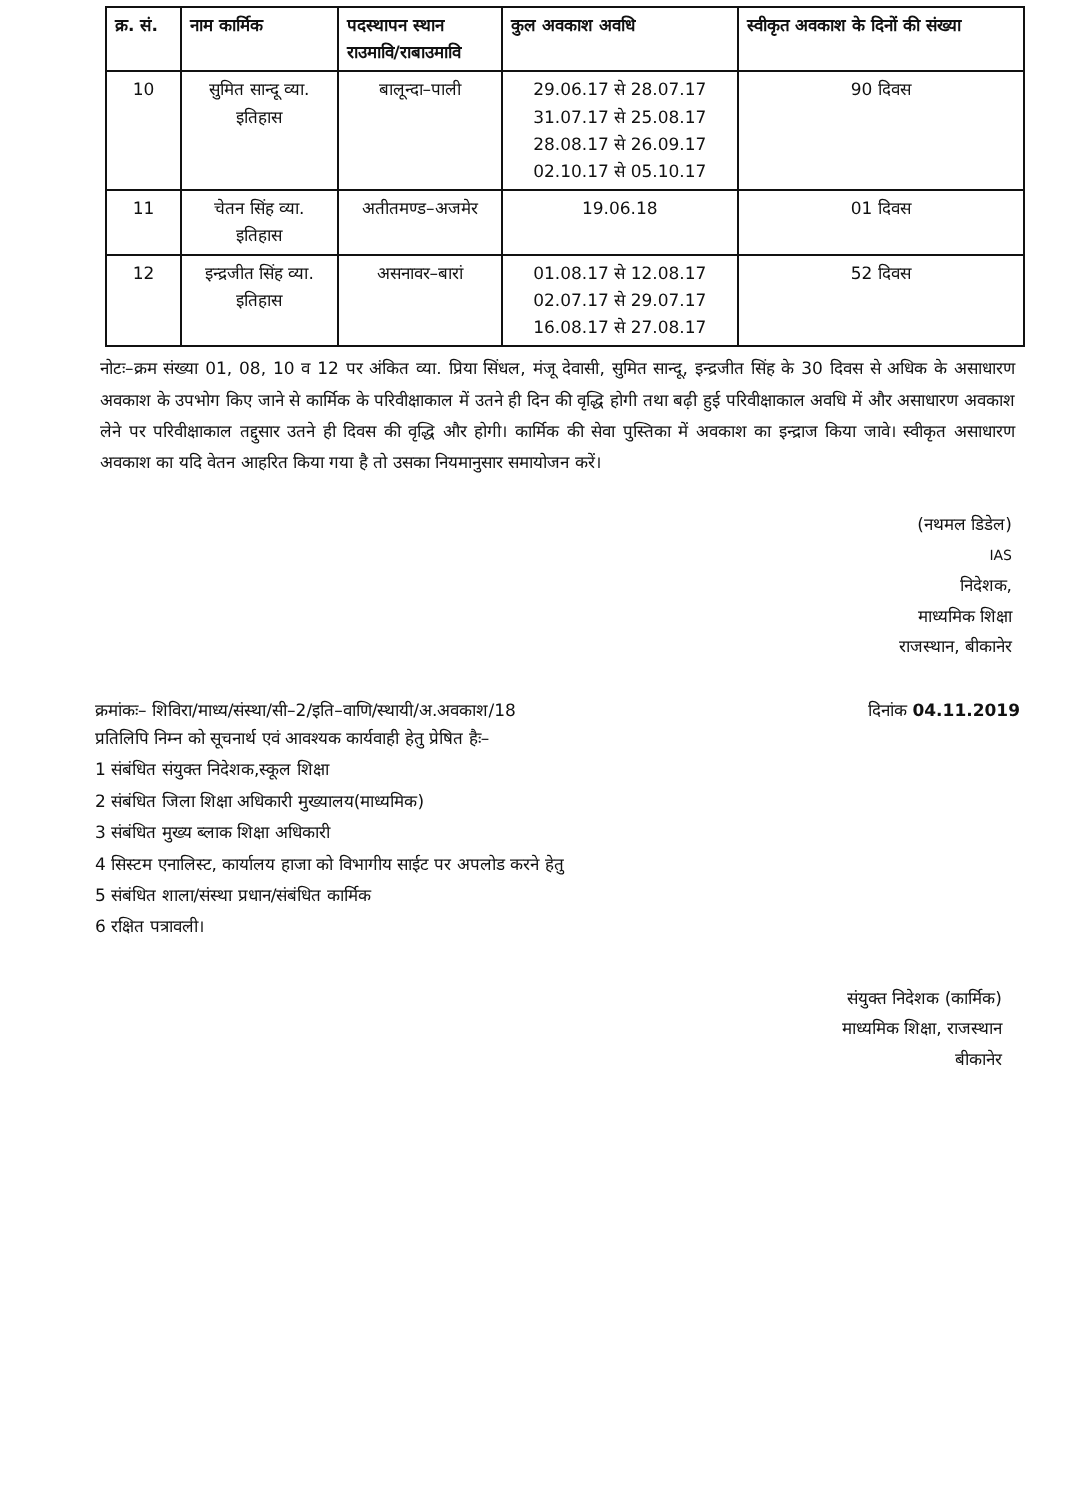| क्र. सं. | नाम कार्मिक | पदस्थापन स्थान राउमावि/राबाउमावि | कुल अवकाश अवधि | स्वीकृत अवकाश के दिनों की संख्या |
| --- | --- | --- | --- | --- |
| 10 | सुमित सान्दू व्या. इतिहास | बालून्दा–पाली | 29.06.17 से 28.07.17 31.07.17 से 25.08.17 28.08.17 से 26.09.17 02.10.17 से 05.10.17 | 90 दिवस |
| 11 | चेतन सिंह व्या. इतिहास | अतीतमण्ड–अजमेर | 19.06.18 | 01 दिवस |
| 12 | इन्द्रजीत सिंह व्या. इतिहास | असनावर–बारां | 01.08.17 से 12.08.17 02.07.17 से 29.07.17 16.08.17 से 27.08.17 | 52 दिवस |
नोटः–क्रम संख्या 01, 08, 10 व 12 पर अंकित व्या. प्रिया सिंधल, मंजू देवासी, सुमित सान्दू, इन्द्रजीत सिंह के 30 दिवस से अधिक के असाधारण अवकाश के उपभोग किए जाने से कार्मिक के परिवीक्षाकाल में उतने ही दिन की वृद्धि होगी तथा बढ़ी हुई परिवीक्षाकाल अवधि में और असाधारण अवकाश लेने पर परिवीक्षाकाल तद्दुसार उतने ही दिवस की वृद्धि और होगी। कार्मिक की सेवा पुस्तिका में अवकाश का इन्द्राज किया जावे। स्वीकृत असाधारण अवकाश का यदि वेतन आहरित किया गया है तो उसका नियमानुसार समायोजन करें।
(नथमल डिडेल)
IAS
निदेशक,
माध्यमिक शिक्षा
राजस्थान, बीकानेर
क्रमांकः– शिविरा/माध्य/संस्था/सी–2/इति–वाणि/स्थायी/अ.अवकाश/18 दिनांक 04.11.2019
प्रतिलिपि निम्न को सूचनार्थ एवं आवश्यक कार्यवाही हेतु प्रेषित हैः–
1 संबंधित संयुक्त निदेशक,स्कूल शिक्षा
2 संबंधित जिला शिक्षा अधिकारी मुख्यालय(माध्यमिक)
3 संबंधित मुख्य ब्लाक शिक्षा अधिकारी
4 सिस्टम एनालिस्ट, कार्यालय हाजा को विभागीय साईट पर अपलोड करने हेतु
5 संबंधित शाला/संस्था प्रधान/संबंधित कार्मिक
6 रक्षित पत्रावली।
संयुक्त निदेशक (कार्मिक)
माध्यमिक शिक्षा, राजस्थान
बीकानेर